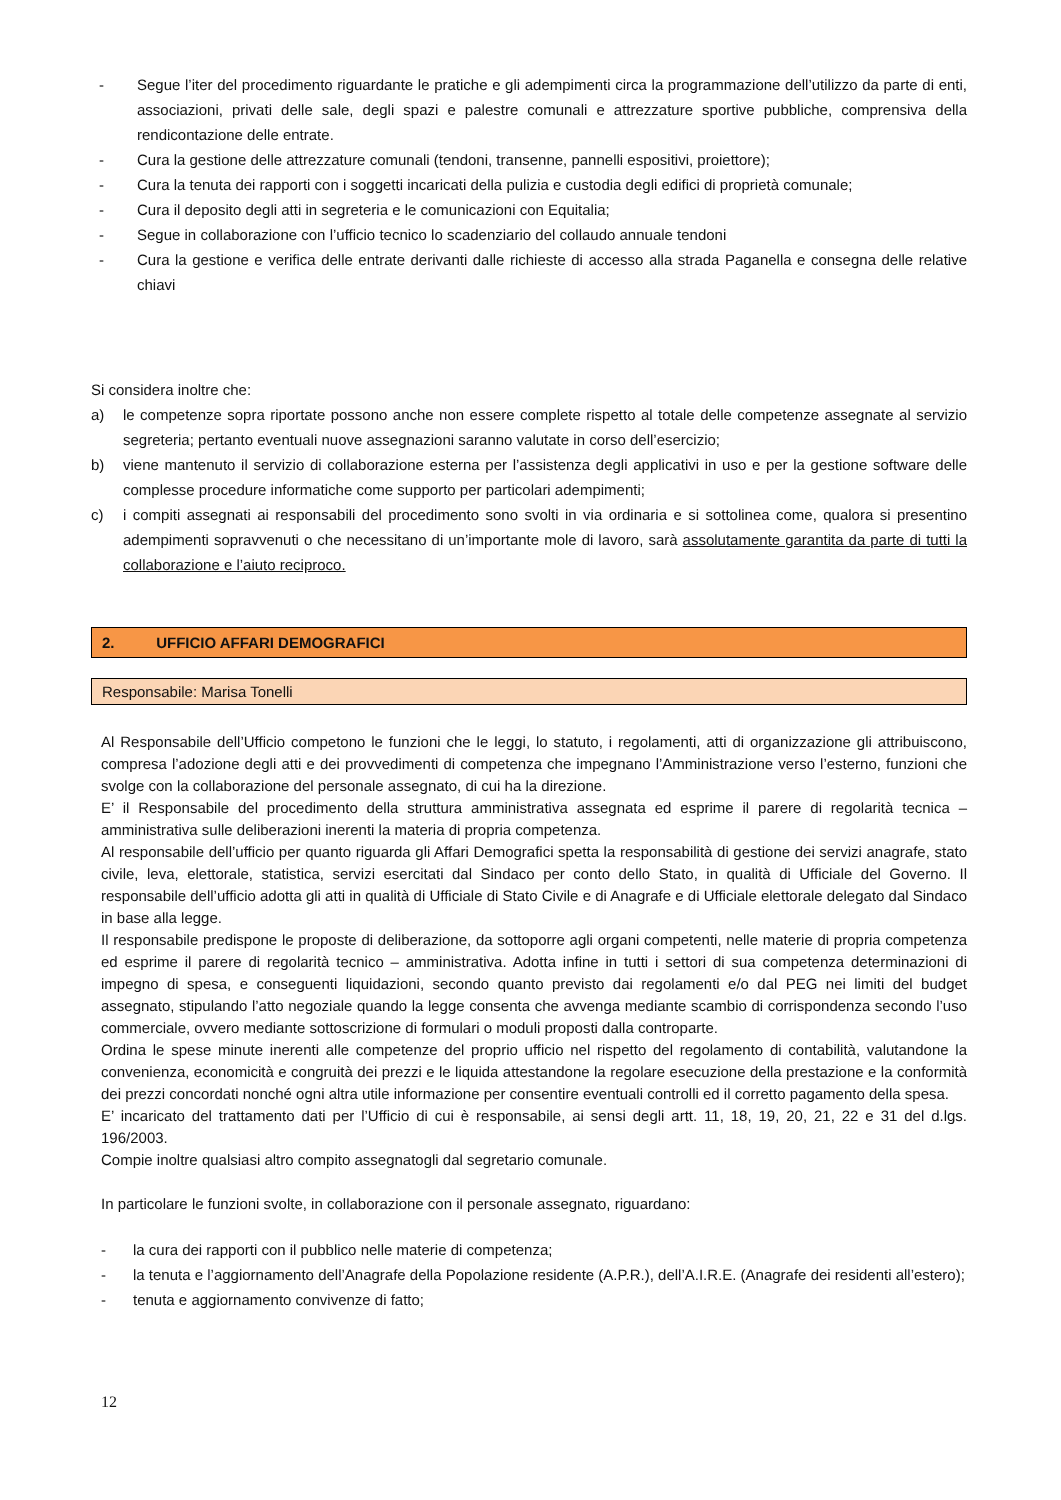- Segue l’iter del procedimento riguardante le pratiche e gli adempimenti circa la programmazione dell’utilizzo da parte di enti, associazioni, privati delle sale, degli spazi e palestre comunali e attrezzature sportive pubbliche, comprensiva della rendicontazione delle entrate.
- Cura la gestione delle attrezzature comunali (tendoni, transenne, pannelli espositivi, proiettore);
- Cura la tenuta dei rapporti con i soggetti incaricati della pulizia e custodia degli edifici di proprietà comunale;
- Cura il deposito degli atti in segreteria e le comunicazioni con Equitalia;
- Segue in collaborazione con l’ufficio tecnico lo scadenziario del collaudo annuale tendoni
- Cura la gestione e verifica delle entrate derivanti dalle richieste di accesso alla strada Paganella e consegna delle relative chiavi
Si considera inoltre che:
a) le competenze sopra riportate possono anche non essere complete rispetto al totale delle competenze assegnate al servizio segreteria; pertanto eventuali nuove assegnazioni saranno valutate in corso dell’esercizio;
b) viene mantenuto il servizio di collaborazione esterna per l’assistenza degli applicativi in uso e per la gestione software delle complesse procedure informatiche come supporto per particolari adempimenti;
c) i compiti assegnati ai responsabili del procedimento sono svolti in via ordinaria e si sottolinea come, qualora si presentino adempimenti sopravvenuti o che necessitano di un’importante mole di lavoro, sarà assolutamente garantita da parte di tutti la collaborazione e l’aiuto reciproco.
2. UFFICIO AFFARI DEMOGRAFICI
Responsabile: Marisa Tonelli
Al Responsabile dell’Ufficio competono le funzioni che le leggi, lo statuto, i regolamenti, atti di organizzazione gli attribuiscono, compresa l’adozione degli atti e dei provvedimenti di competenza che impegnano l’Amministrazione verso l’esterno, funzioni che svolge con la collaborazione del personale assegnato, di cui ha la direzione.
E’ il Responsabile del procedimento della struttura amministrativa assegnata ed esprime il parere di regolarità tecnica – amministrativa sulle deliberazioni inerenti la materia di propria competenza.
Al responsabile dell’ufficio per quanto riguarda gli Affari Demografici spetta la responsabilità di gestione dei servizi anagrafe, stato civile, leva, elettorale, statistica, servizi esercitati dal Sindaco per conto dello Stato, in qualità di Ufficiale del Governo. Il responsabile dell’ufficio adotta gli atti in qualità di Ufficiale di Stato Civile e di Anagrafe e di Ufficiale elettorale delegato dal Sindaco in base alla legge.
Il responsabile predispone le proposte di deliberazione, da sottoporre agli organi competenti, nelle materie di propria competenza ed esprime il parere di regolarità tecnico – amministrativa. Adotta infine in tutti i settori di sua competenza determinazioni di impegno di spesa, e conseguenti liquidazioni, secondo quanto previsto dai regolamenti e/o dal PEG nei limiti del budget assegnato, stipulando l’atto negoziale quando la legge consenta che avvenga mediante scambio di corrispondenza secondo l’uso commerciale, ovvero mediante sottoscrizione di formulari o moduli proposti dalla controparte.
Ordina le spese minute inerenti alle competenze del proprio ufficio nel rispetto del regolamento di contabilità, valutandone la convenienza, economicità e congruità dei prezzi e le liquida attestandone la regolare esecuzione della prestazione e la conformità dei prezzi concordati nonché ogni altra utile informazione per consentire eventuali controlli ed il corretto pagamento della spesa.
E’ incaricato del trattamento dati per l’Ufficio di cui è responsabile, ai sensi degli artt. 11, 18, 19, 20, 21, 22 e 31 del d.lgs. 196/2003.
Compie inoltre qualsiasi altro compito assegnatogli dal segretario comunale.
In particolare le funzioni svolte, in collaborazione con il personale assegnato, riguardano:
- la cura dei rapporti con il pubblico nelle materie di competenza;
- la tenuta e l’aggiornamento dell’Anagrafe della Popolazione residente (A.P.R.), dell’A.I.R.E. (Anagrafe dei residenti all’estero);
- tenuta e aggiornamento convivenze di fatto;
12